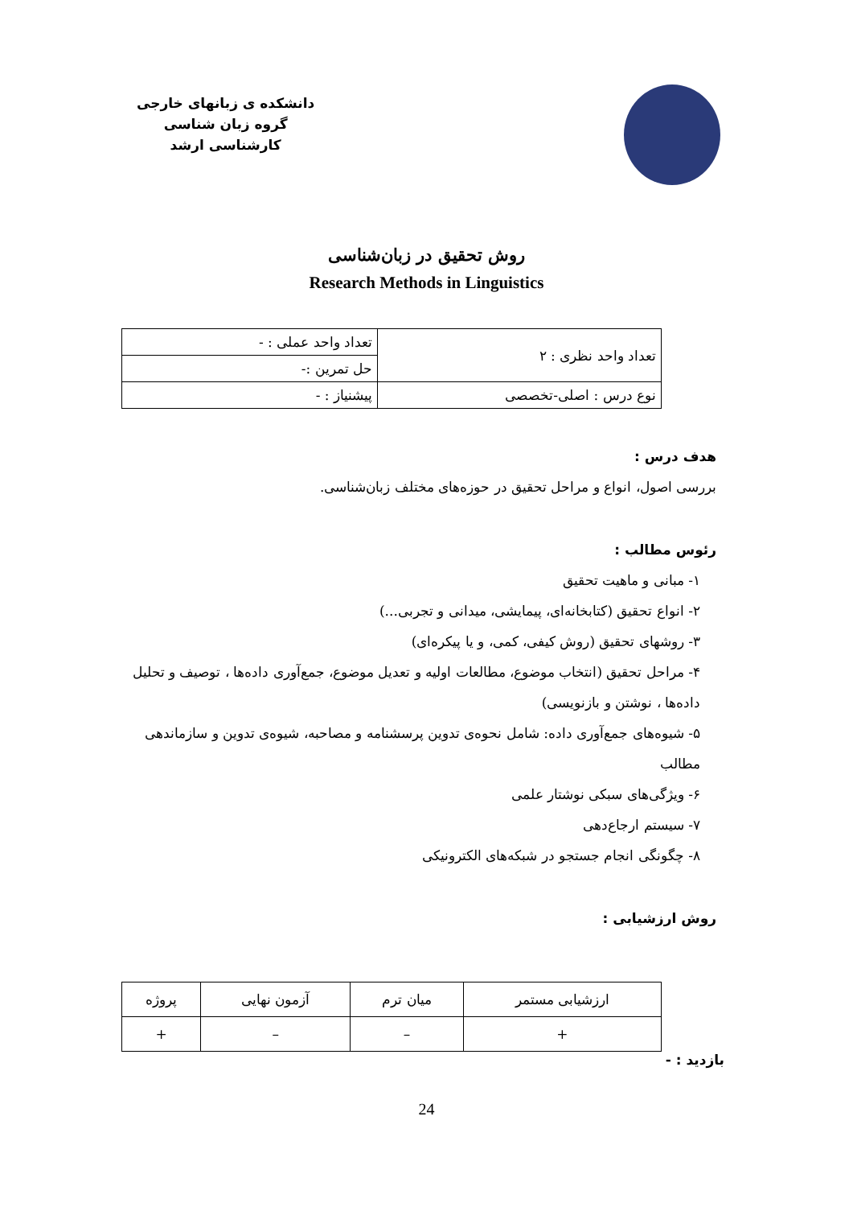دانشکده ی زبانهای خارجی
گروه زبان شناسی
کارشناسی ارشد
روش تحقیق در زبان‌شناسی
Research Methods in Linguistics
| تعداد واحد نظری : ۲ | تعداد واحد عملی : - |
| | حل تمرین :- |
| نوع درس : اصلی-تخصصی | پیشنیاز : - |
هدف درس :
بررسی اصول، انواع و مراحل تحقیق در حوزه‌های مختلف زبان‌شناسی.
رئوس مطالب :
۱- مبانی و ماهیت تحقیق
۲- انواع تحقیق (کتابخانه‌ای، پیمایشی، میدانی و تجربی...)
۳- روشهای تحقیق (روش کیفی، کمی، و یا پیکره‌ای)
۴- مراحل تحقیق (انتخاب موضوع، مطالعات اولیه و تعدیل موضوع، جمع‌آوری داده‌ها ، توصیف و تحلیل داده‌ها ، نوشتن و بازنویسی)
۵- شیوه‌های جمع‌آوری داده: شامل نحوه‌ی تدوین پرسشنامه و مصاحبه، شیوه‌ی تدوین و سازماندهی مطالب
۶- ویژگی‌های سبکی نوشتار علمی
۷- سیستم ارجاع‌دهی
۸- چگونگی انجام جستجو در شبکه‌های الکترونیکی
روش ارزشیابی :
| ارزشیابی مستمر | میان ترم | آزمون نهایی | پروژه |
| + | – | – | + |
بازدید : -
24